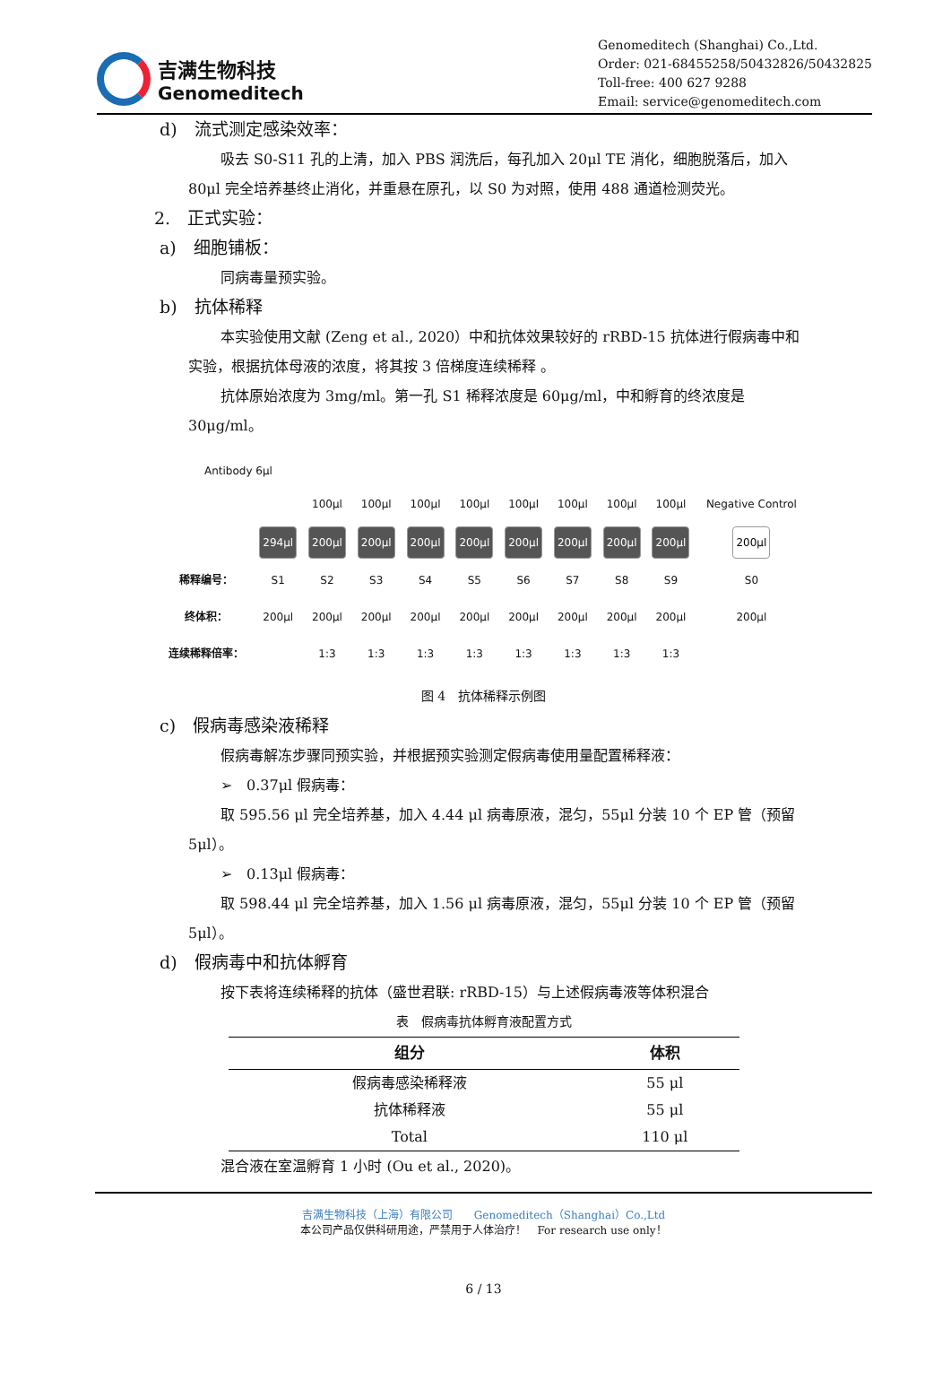吉满生物科技
Genomeditech
Genomeditech (Shanghai) Co.,Ltd.
Order: 021-68455258/50432826/50432825
Toll-free: 400 627 9288
Email: service@genomeditech.com
d)　流式测定感染效率：
吸去 S0-S11 孔的上清，加入 PBS 润洗后，每孔加入 20μl TE 消化，细胞脱落后，加入 80μl 完全培养基终止消化，并重悬在原孔，以 S0 为对照，使用 488 通道检测荧光。
2.　正式实验：
a)　细胞铺板：
同病毒量预实验。
b)　抗体稀释
本实验使用文献 (Zeng et al., 2020）中和抗体效果较好的 rRBD-15 抗体进行假病毒中和实验，根据抗体母液的浓度，将其按 3 倍梯度连续稀释 。
抗体原始浓度为 3mg/ml。第一孔 S1 稀释浓度是 60μg/ml，中和孵育的终浓度是 30μg/ml。
Antibody 6µl
| | | 100µl | 100µl | 100µl | 100µl | 100µl | 100µl | 100µl | 100µl | Negative Control |
| | 294µl | 200µl | 200µl | 200µl | 200µl | 200µl | 200µl | 200µl | 200µl | 200µl |
| 稀释编号： | S1 | S2 | S3 | S4 | S5 | S6 | S7 | S8 | S9 | S0 |
| 终体积： | 200µl | 200µl | 200µl | 200µl | 200µl | 200µl | 200µl | 200µl | 200µl | 200µl |
| 连续稀释倍率： | | 1:3 | 1:3 | 1:3 | 1:3 | 1:3 | 1:3 | 1:3 | 1:3 | |
图 4　抗体稀释示例图
c)　假病毒感染液稀释
假病毒解冻步骤同预实验，并根据预实验测定假病毒使用量配置稀释液：
➢　0.37μl 假病毒：
取 595.56 μl 完全培养基，加入 4.44 μl 病毒原液，混匀，55μl 分装 10 个 EP 管（预留 5μl）。
➢　0.13μl 假病毒：
取 598.44 μl 完全培养基，加入 1.56 μl 病毒原液，混匀，55μl 分装 10 个 EP 管（预留 5μl）。
d)　假病毒中和抗体孵育
按下表将连续稀释的抗体（盛世君联: rRBD-15）与上述假病毒液等体积混合
表　假病毒抗体孵育液配置方式
| 组分 | 体积 |
| --- | --- |
| 假病毒感染稀释液 | 55 μl |
| 抗体稀释液 | 55 μl |
| Total | 110 μl |
混合液在室温孵育 1 小时 (Ou et al., 2020)。
吉满生物科技（上海）有限公司　　Genomeditech（Shanghai）Co.,Ltd
本公司产品仅供科研用途，严禁用于人体治疗！　For research use only！
6 / 13